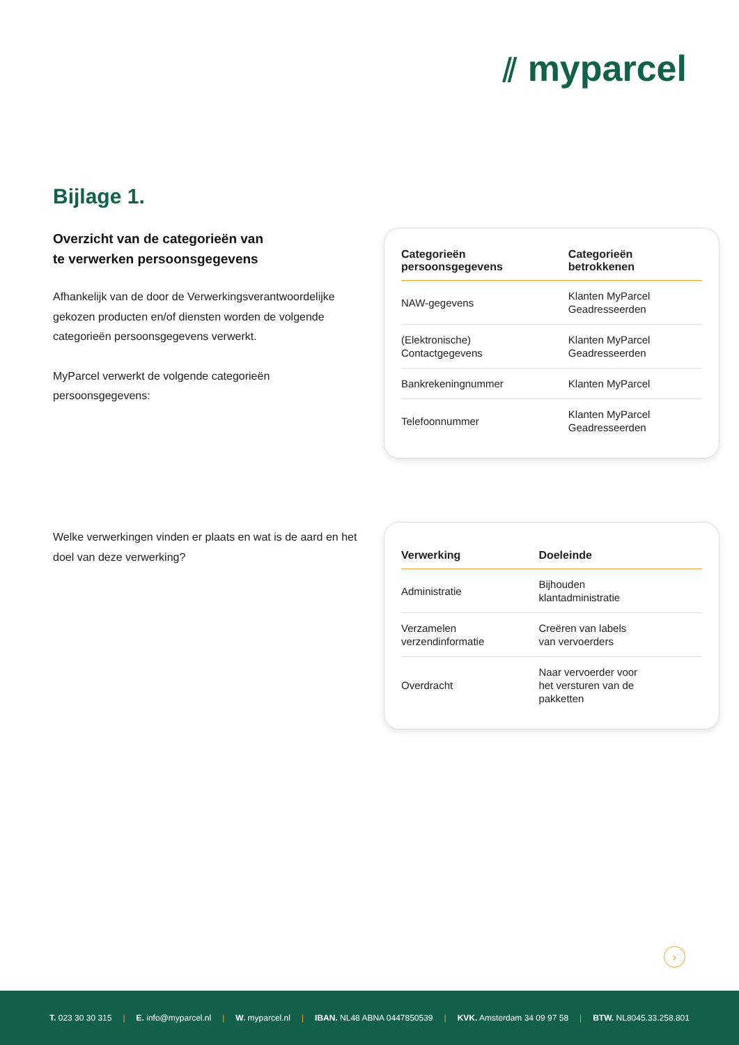⫽ myparcel
Bijlage 1.
Overzicht van de categorieën van
te verwerken persoonsgegevens
Afhankelijk van de door de Verwerkingsverantwoordelijke gekozen producten en/of diensten worden de volgende categorieën persoonsgegevens verwerkt.
MyParcel verwerkt de volgende categorieën persoonsgegevens:
| Categorieën persoonsgegevens | Categorieën betrokkenen |
| --- | --- |
| NAW-gegevens | Klanten MyParcel Geadresseerden |
| (Elektronische) Contactgegevens | Klanten MyParcel Geadresseerden |
| Bankrekeningnummer | Klanten MyParcel |
| Telefoonnummer | Klanten MyParcel Geadresseerden |
Welke verwerkingen vinden er plaats en wat is de aard en het doel van deze verwerking?
| Verwerking | Doeleinde |
| --- | --- |
| Administratie | Bijhouden klantadministratie |
| Verzamelen verzendinformatie | Creëren van labels van vervoerders |
| Overdracht | Naar vervoerder voor het versturen van de pakketten |
›
T. 023 30 30 315 | E. info@myparcel.nl | W. myparcel.nl | IBAN. NL48 ABNA 0447850539 | KVK. Amsterdam 34 09 97 58 | BTW. NL8045.33.258.801